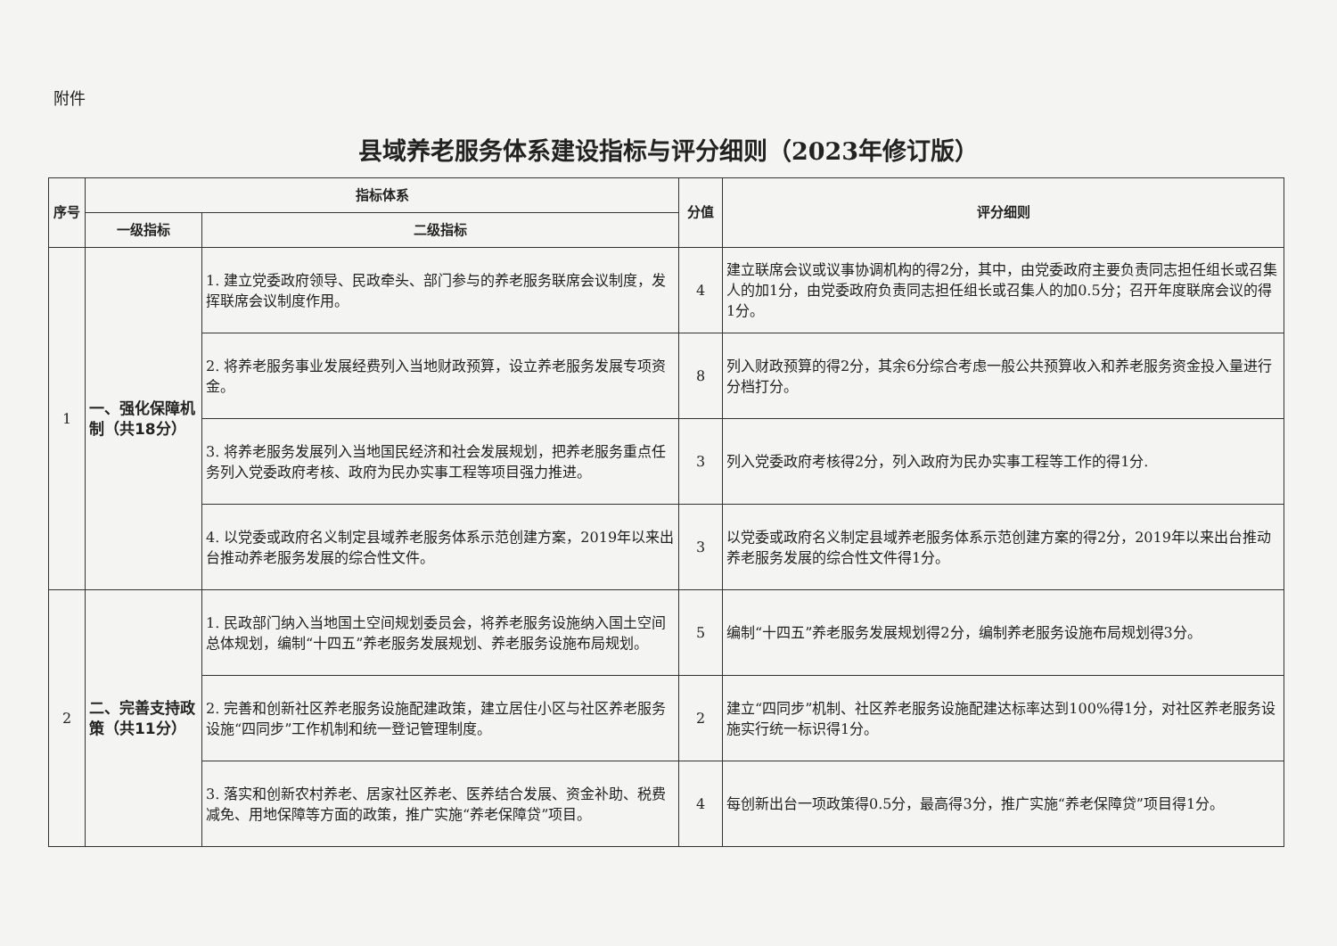附件
县域养老服务体系建设指标与评分细则（2023年修订版）
| 序号 | 指标体系 | | 分值 | 评分细则 |
| --- | --- | --- | --- | --- |
| | 一级指标 | 二级指标 | | |
| 1 | 一、强化保障机制（共18分） | 1. 建立党委政府领导、民政牵头、部门参与的养老服务联席会议制度，发挥联席会议制度作用。 | 4 | 建立联席会议或议事协调机构的得2分，其中，由党委政府主要负责同志担任组长或召集人的加1分，由党委政府负责同志担任组长或召集人的加0.5分；召开年度联席会议的得1分。 |
| | | 2. 将养老服务事业发展经费列入当地财政预算，设立养老服务发展专项资金。 | 8 | 列入财政预算的得2分，其余6分综合考虑一般公共预算收入和养老服务资金投入量进行分档打分。 |
| | | 3. 将养老服务发展列入当地国民经济和社会发展规划，把养老服务重点任务列入党委政府考核、政府为民办实事工程等项目强力推进。 | 3 | 列入党委政府考核得2分，列入政府为民办实事工程等工作的得1分. |
| | | 4. 以党委或政府名义制定县域养老服务体系示范创建方案，2019年以来出台推动养老服务发展的综合性文件。 | 3 | 以党委或政府名义制定县域养老服务体系示范创建方案的得2分，2019年以来出台推动养老服务发展的综合性文件得1分。 |
| 2 | 二、完善支持政策（共11分） | 1. 民政部门纳入当地国土空间规划委员会，将养老服务设施纳入国土空间总体规划，编制“十四五”养老服务发展规划、养老服务设施布局规划。 | 5 | 编制“十四五”养老服务发展规划得2分，编制养老服务设施布局规划得3分。 |
| | | 2. 完善和创新社区养老服务设施配建政策，建立居住小区与社区养老服务设施“四同步”工作机制和统一登记管理制度。 | 2 | 建立“四同步”机制、社区养老服务设施配建达标率达到100%得1分，对社区养老服务设施实行统一标识得1分。 |
| | | 3. 落实和创新农村养老、居家社区养老、医养结合发展、资金补助、税费减免、用地保障等方面的政策，推广实施“养老保障贷”项目。 | 4 | 每创新出台一项政策得0.5分，最高得3分，推广实施“养老保障贷”项目得1分。 |